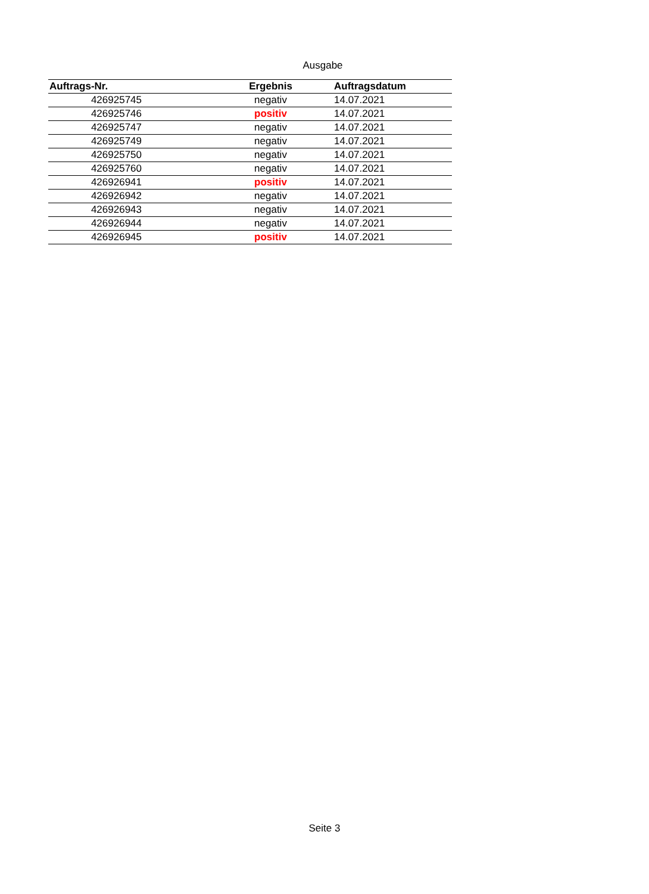Ausgabe
| Auftrags-Nr. | Ergebnis | Auftragsdatum |
| --- | --- | --- |
| 426925745 | negativ | 14.07.2021 |
| 426925746 | positiv | 14.07.2021 |
| 426925747 | negativ | 14.07.2021 |
| 426925749 | negativ | 14.07.2021 |
| 426925750 | negativ | 14.07.2021 |
| 426925760 | negativ | 14.07.2021 |
| 426926941 | positiv | 14.07.2021 |
| 426926942 | negativ | 14.07.2021 |
| 426926943 | negativ | 14.07.2021 |
| 426926944 | negativ | 14.07.2021 |
| 426926945 | positiv | 14.07.2021 |
Seite 3